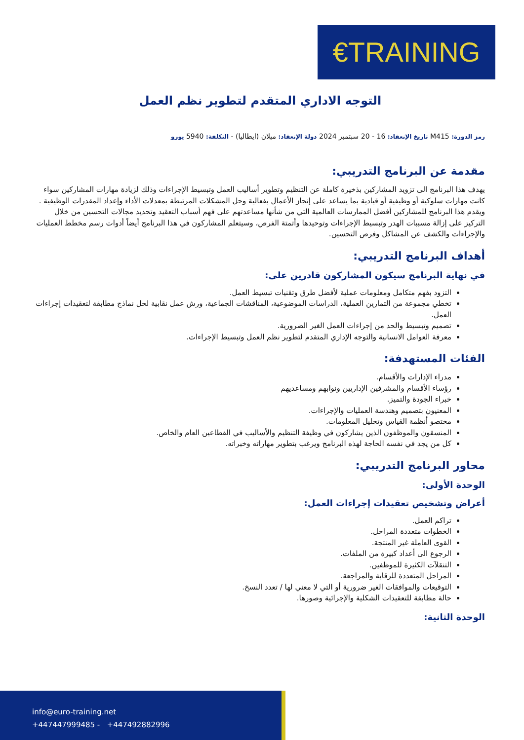€TRAINING
التوجه الاداري المتقدم لتطوير نظم العمل
رمز الدورة: M415 تاريخ الإنعقاد: 16 - 20 سبتمبر 2024 دولة الإنعقاد: ميلان (ايطاليا) - التكلفة: 5940 يورو
مقدمة عن البرنامج التدريبي:
يهدف هذا البرنامج الى تزويد المشاركين بذخيرة كاملة عن التنظيم وتطوير أساليب العمل وتبسيط الإجراءات وذلك لزيادة مهارات المشاركين سواء كانت مهارات سلوكية أو وظيفية أو قيادية بما يساعد على إنجاز الأعمال بفعالية وحل المشكلات المرتبطة بمعدلات الأداء وإعداد المقدرات الوظيفية . ويقدم هذا البرنامج للمشاركين أفضل الممارسات العالمية التي من شأنها مساعدتهم على فهم أسباب التعقيد وتحديد مجالات التحسين من خلال التركيز على إزالة مسببات الهدر وتبسيط الإجراءات وتوحيدها وأتمتة الفرص، وسيتعلم المشاركون في هذا البرنامج أيضاً أدوات رسم مخطط العمليات والإجراءات والكشف عن المشاكل وفرص التحسين.
أهداف البرنامج التدريبي:
في نهاية البرنامج سيكون المشاركون قادرين على:
التزود بفهم متكامل ومعلومات عملية لأفضل طرق وتقنيات تبسيط العمل.
تخطي مجموعة من التمارين العملية، الدراسات الموضوعية، المناقشات الجماعية، ورش عمل نقابية لحل نماذج مطابقة لتعقيدات إجراءات العمل.
تصميم وتبسيط والحد من إجراءات العمل الغير الضرورية.
معرفة العوامل الانسانية والتوجه الإداري المتقدم لتطوير نظم العمل وتبسيط الإجراءات.
الفئات المستهدفة:
مدراء الإدارات والأقسام.
رؤساء الأقسام والمشرفين الإداريين ونوابهم ومساعديهم
خبراء الجودة والتميز.
المعنيون بتصميم وهندسة العمليات والإجراءات.
مختصو أنظمة القياس وتحليل المعلومات.
المنسقون والموظفون الذين يشاركون في وظيفة التنظيم والأساليب في القطاعين العام والخاص.
كل من يجد في نفسه الحاجة لهذه البرنامج ويرغب بتطوير مهاراته وخبراته.
محاور البرنامج التدريبي:
الوحدة الأولى:
أعراض وتشخيص تعقيدات إجراءات العمل:
تراكم العمل.
الخطوات متعددة المراحل.
القوى العاملة غير المنتجة.
الرجوع الى أعداد كبيرة من الملفات.
التنقلآت الكثيرة للموظفين.
المراحل المتعددة للرقابة والمراجعة.
التوقيعات والموافقات الغير ضرورية أو التي لا معني لها / تعدد النسخ.
حالة مطابقة للتعقيدات الشكلية والإجرائية وصورها.
الوحدة الثانية:
info@euro-training.net
+447447999485 - +447492882996